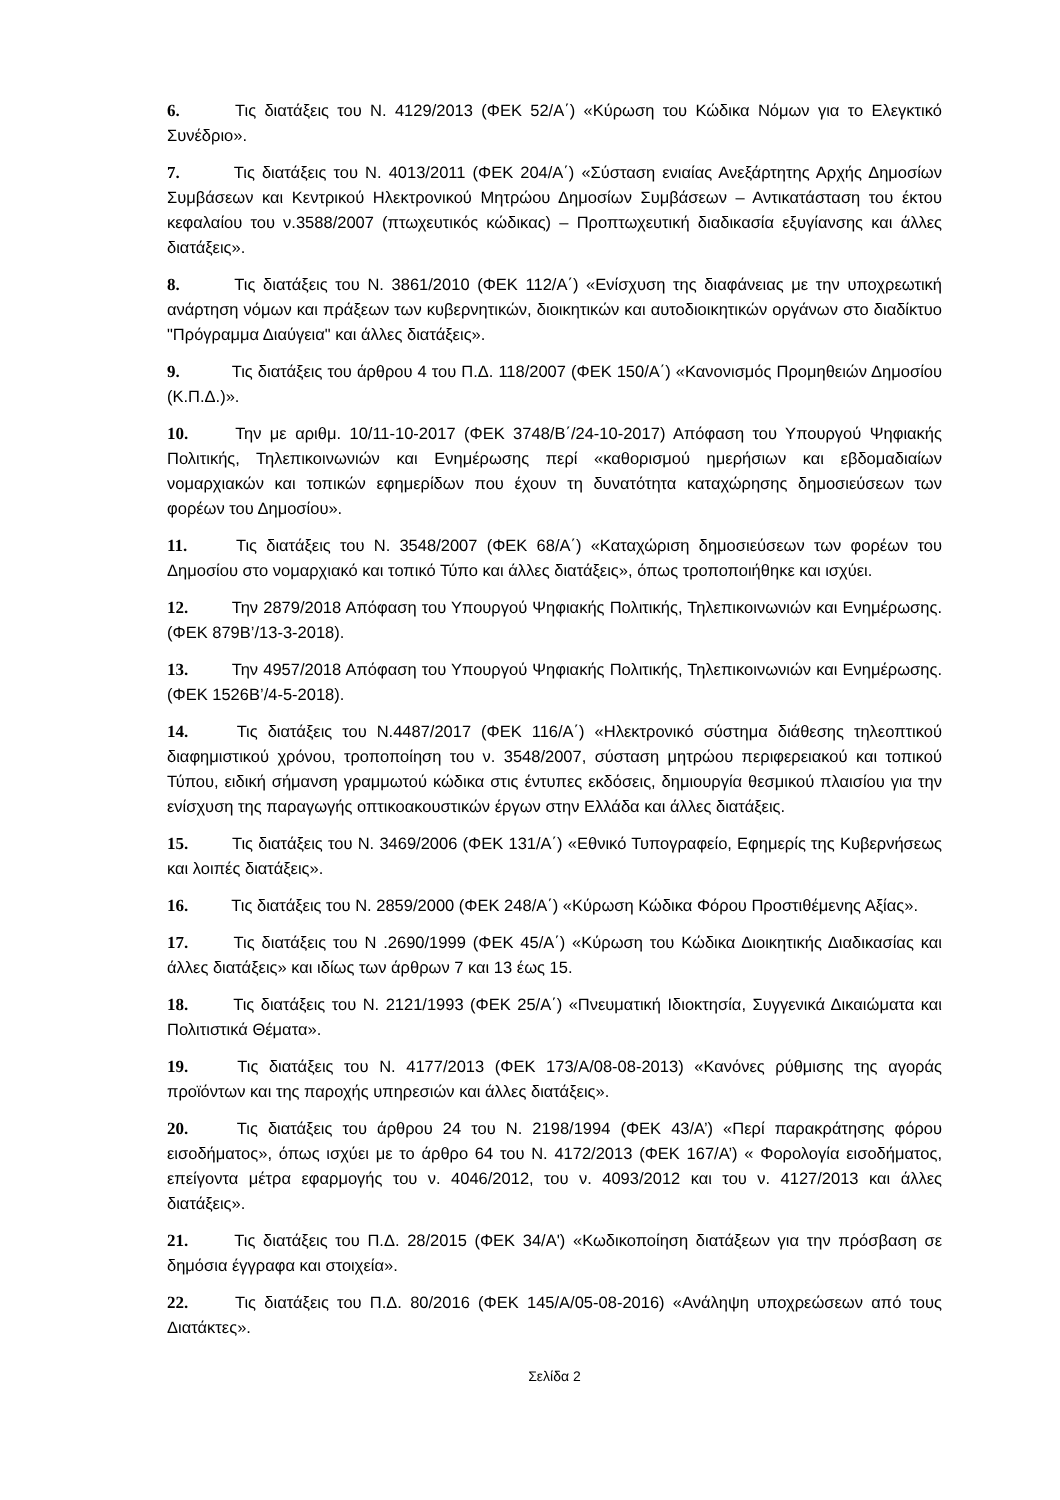6. Τις διατάξεις του Ν. 4129/2013 (ΦΕΚ 52/Α΄) «Κύρωση του Κώδικα Νόμων για το Ελεγκτικό Συνέδριο».
7. Τις διατάξεις του Ν. 4013/2011 (ΦΕΚ 204/Α΄) «Σύσταση ενιαίας Ανεξάρτητης Αρχής Δημοσίων Συμβάσεων και Κεντρικού Ηλεκτρονικού Μητρώου Δημοσίων Συμβάσεων – Αντικατάσταση του έκτου κεφαλαίου του ν.3588/2007 (πτωχευτικός κώδικας) – Προπτωχευτική διαδικασία εξυγίανσης και άλλες διατάξεις».
8. Τις διατάξεις του Ν. 3861/2010 (ΦΕΚ 112/Α΄) «Ενίσχυση της διαφάνειας με την υποχρεωτική ανάρτηση νόμων και πράξεων των κυβερνητικών, διοικητικών και αυτοδιοικητικών οργάνων στο διαδίκτυο "Πρόγραμμα Διαύγεια" και άλλες διατάξεις».
9. Τις διατάξεις του άρθρου 4 του Π.Δ. 118/2007 (ΦΕΚ 150/Α΄) «Κανονισμός Προμηθειών Δημοσίου (Κ.Π.Δ.)».
10. Την με αριθμ. 10/11-10-2017 (ΦΕΚ 3748/Β΄/24-10-2017) Απόφαση του Υπουργού Ψηφιακής Πολιτικής, Τηλεπικοινωνιών και Ενημέρωσης περί «καθορισμού ημερήσιων και εβδομαδιαίων νομαρχιακών και τοπικών εφημερίδων που έχουν τη δυνατότητα καταχώρησης δημοσιεύσεων των φορέων του Δημοσίου».
11. Τις διατάξεις του Ν. 3548/2007 (ΦΕΚ 68/Α΄) «Καταχώριση δημοσιεύσεων των φορέων του Δημοσίου στο νομαρχιακό και τοπικό Τύπο και άλλες διατάξεις», όπως τροποποιήθηκε και ισχύει.
12. Την 2879/2018 Απόφαση του Υπουργού Ψηφιακής Πολιτικής, Τηλεπικοινωνιών και Ενημέρωσης. (ΦΕΚ 879Β’/13-3-2018).
13. Την 4957/2018 Απόφαση του Υπουργού Ψηφιακής Πολιτικής, Τηλεπικοινωνιών και Ενημέρωσης. (ΦΕΚ 1526Β’/4-5-2018).
14. Τις διατάξεις του Ν.4487/2017 (ΦΕΚ 116/Α΄) «Ηλεκτρονικό σύστημα διάθεσης τηλεοπτικού διαφημιστικού χρόνου, τροποποίηση του ν. 3548/2007, σύσταση μητρώου περιφερειακού και τοπικού Τύπου, ειδική σήμανση γραμμωτού κώδικα στις έντυπες εκδόσεις, δημιουργία θεσμικού πλαισίου για την ενίσχυση της παραγωγής οπτικοακουστικών έργων στην Ελλάδα και άλλες διατάξεις.
15. Τις διατάξεις του Ν. 3469/2006 (ΦΕΚ 131/Α΄) «Εθνικό Τυπογραφείο, Εφημερίς της Κυβερνήσεως και λοιπές διατάξεις».
16. Τις διατάξεις του Ν. 2859/2000 (ΦΕΚ 248/Α΄) «Κύρωση Κώδικα Φόρου Προστιθέμενης Αξίας».
17. Τις διατάξεις του Ν .2690/1999 (ΦΕΚ 45/Α΄) «Κύρωση του Κώδικα Διοικητικής Διαδικασίας και άλλες διατάξεις» και ιδίως των άρθρων 7 και 13 έως 15.
18. Τις διατάξεις του Ν. 2121/1993 (ΦΕΚ 25/Α΄) «Πνευματική Ιδιοκτησία, Συγγενικά Δικαιώματα και Πολιτιστικά Θέματα».
19. Τις διατάξεις του Ν. 4177/2013 (ΦΕΚ 173/Α/08-08-2013) «Κανόνες ρύθμισης της αγοράς προϊόντων και της παροχής υπηρεσιών και άλλες διατάξεις».
20. Τις διατάξεις του άρθρου 24 του Ν. 2198/1994 (ΦΕΚ 43/Α’) «Περί παρακράτησης φόρου εισοδήματος», όπως ισχύει με το άρθρο 64 του Ν. 4172/2013 (ΦΕΚ 167/Α’) « Φορολογία εισοδήματος, επείγοντα μέτρα εφαρμογής του ν. 4046/2012, του ν. 4093/2012 και του ν. 4127/2013 και άλλες διατάξεις».
21. Τις διατάξεις του Π.Δ. 28/2015 (ΦΕΚ 34/Α') «Κωδικοποίηση διατάξεων για την πρόσβαση σε δημόσια έγγραφα και στοιχεία».
22. Τις διατάξεις του Π.Δ. 80/2016 (ΦΕΚ 145/Α/05-08-2016) «Ανάληψη υποχρεώσεων από τους Διατάκτες».
Σελίδα 2